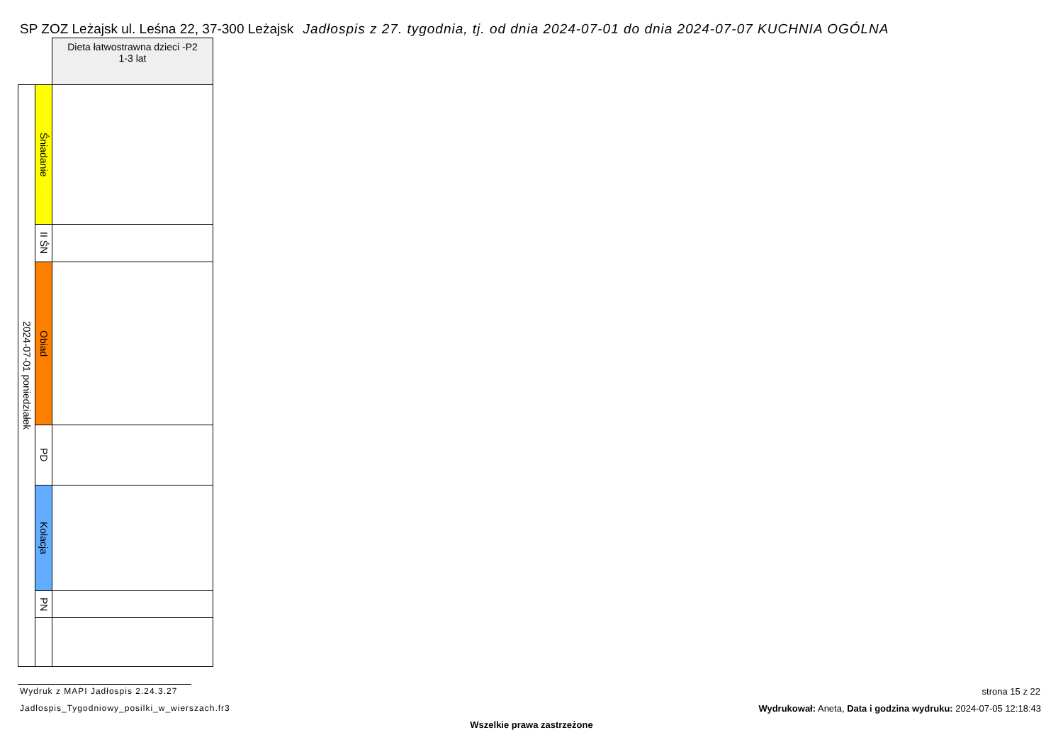SP ZOZ Leżajsk ul. Leśna 22, 37-300 Leżajsk Jadłospis z 27. tygodnia, tj. od dnia 2024-07-01 do dnia 2024-07-07 KUCHNIA OGÓLNA
| | | Dieta łatwostrawna dzieci -P2 1-3 lat |
| 2024-07-01 poniedziałek | Śniadanie | |
| | II ŚN | |
| | Obiad | |
| | PD | |
| | Kolacja | |
| | PN | |
Wydruk z MAPI Jadłospis 2.24.3.27
Jadlospis_Tygodniowy_posilki_w_wierszach.fr3
strona 15 z 22
Wydrukował: Aneta, Data i godzina wydruku: 2024-07-05 12:18:43
Wszelkie prawa zastrzeżone